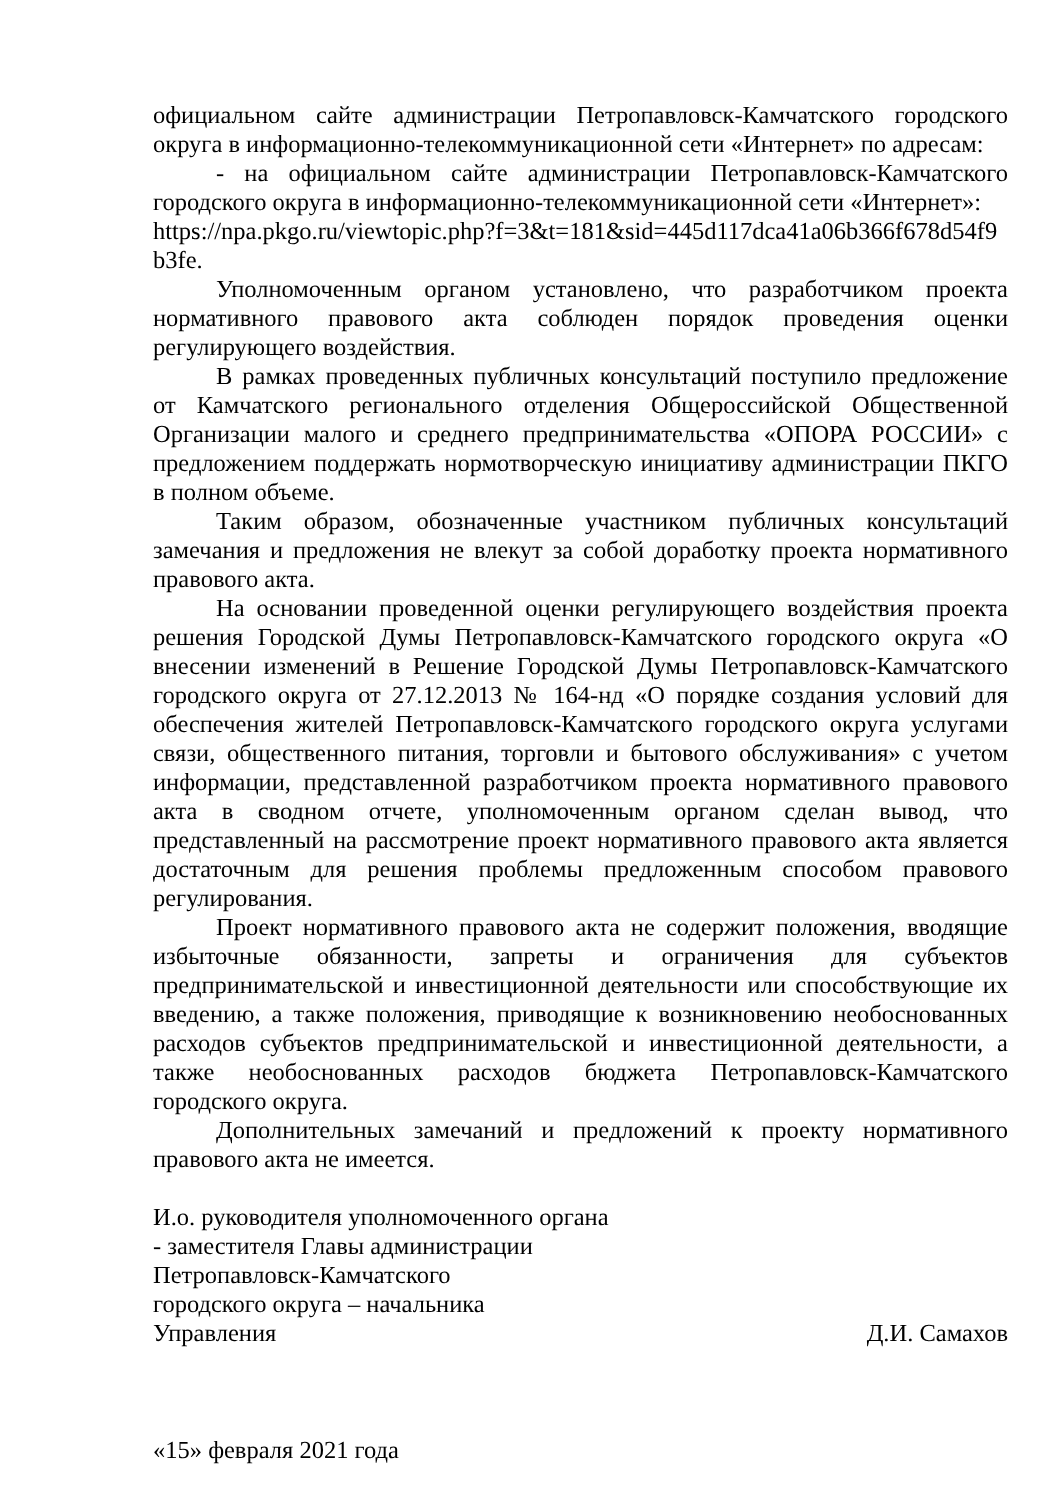официальном сайте администрации Петропавловск-Камчатского городского округа в информационно-телекоммуникационной сети «Интернет» по адресам:
- на официальном сайте администрации Петропавловск-Камчатского городского округа в информационно-телекоммуникационной сети «Интернет»:
https://npa.pkgo.ru/viewtopic.php?f=3&t=181&sid=445d117dca41a06b366f678d54f9b3fe.
Уполномоченным органом установлено, что разработчиком проекта нормативного правового акта соблюден порядок проведения оценки регулирующего воздействия.
В рамках проведенных публичных консультаций поступило предложение от Камчатского регионального отделения Общероссийской Общественной Организации малого и среднего предпринимательства «ОПОРА РОССИИ» с предложением поддержать нормотворческую инициативу администрации ПКГО в полном объеме.
Таким образом, обозначенные участником публичных консультаций замечания и предложения не влекут за собой доработку проекта нормативного правового акта.
На основании проведенной оценки регулирующего воздействия проекта решения Городской Думы Петропавловск-Камчатского городского округа «О внесении изменений в Решение Городской Думы Петропавловск-Камчатского городского округа от 27.12.2013 № 164-нд «О порядке создания условий для обеспечения жителей Петропавловск-Камчатского городского округа услугами связи, общественного питания, торговли и бытового обслуживания» с учетом информации, представленной разработчиком проекта нормативного правового акта в сводном отчете, уполномоченным органом сделан вывод, что представленный на рассмотрение проект нормативного правового акта является достаточным для решения проблемы предложенным способом правового регулирования.
Проект нормативного правового акта не содержит положения, вводящие избыточные обязанности, запреты и ограничения для субъектов предпринимательской и инвестиционной деятельности или способствующие их введению, а также положения, приводящие к возникновению необоснованных расходов субъектов предпринимательской и инвестиционной деятельности, а также необоснованных расходов бюджета Петропавловск-Камчатского городского округа.
Дополнительных замечаний и предложений к проекту нормативного правового акта не имеется.
И.о. руководителя уполномоченного органа
- заместителя Главы администрации
Петропавловск-Камчатского
городского округа – начальника
Управления Д.И. Самахов
«15» февраля 2021 года